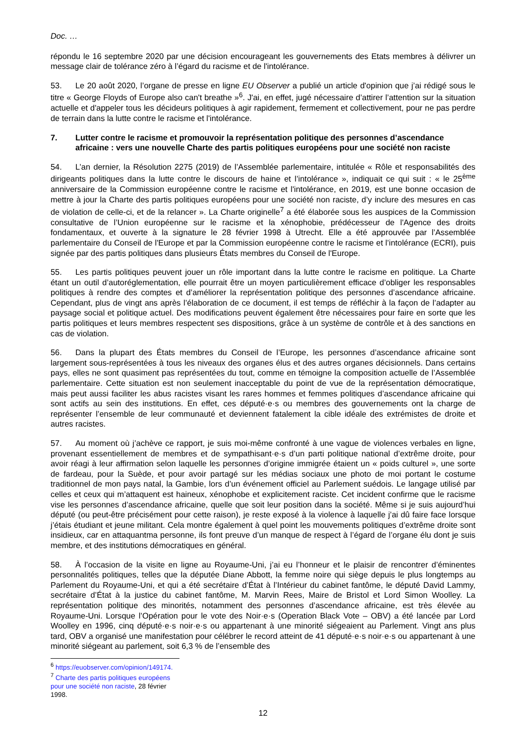Doc. …
répondu le 16 septembre 2020 par une décision encourageant les gouvernements des Etats membres à délivrer un message clair de tolérance zéro à l’égard du racisme et de l'intolérance.
53. Le 20 août 2020, l’organe de presse en ligne EU Observer a publié un article d'opinion que j’ai rédigé sous le titre « George Floyds of Europe also can't breathe »<sup>6</sup>. J'ai, en effet, jugé nécessaire d’attirer l’attention sur la situation actuelle et d'appeler tous les décideurs politiques à agir rapidement, fermement et collectivement, pour ne pas perdre de terrain dans la lutte contre le racisme et l'intolérance.
7. Lutter contre le racisme et promouvoir la représentation politique des personnes d’ascendance africaine : vers une nouvelle Charte des partis politiques européens pour une société non raciste
54. L’an dernier, la Résolution 2275 (2019) de l’Assemblée parlementaire, intitulée « Rôle et responsabilités des dirigeants politiques dans la lutte contre le discours de haine et l’intolérance », indiquait ce qui suit : « le 25<sup>ème</sup> anniversaire de la Commission européenne contre le racisme et l'intolérance, en 2019, est une bonne occasion de mettre à jour la Charte des partis politiques européens pour une société non raciste, d’y inclure des mesures en cas de violation de celle-ci, et de la relancer ». La Charte originelle<sup>7</sup> a été élaborée sous les auspices de la Commission consultative de l’Union européenne sur le racisme et la xénophobie, prédécesseur de l'Agence des droits fondamentaux, et ouverte à la signature le 28 février 1998 à Utrecht. Elle a été approuvée par l’Assemblée parlementaire du Conseil de l'Europe et par la Commission européenne contre le racisme et l’intolérance (ECRI), puis signée par des partis politiques dans plusieurs États membres du Conseil de l'Europe.
55. Les partis politiques peuvent jouer un rôle important dans la lutte contre le racisme en politique. La Charte étant un outil d’autoréglementation, elle pourrait être un moyen particulièrement efficace d’obliger les responsables politiques à rendre des comptes et d’améliorer la représentation politique des personnes d’ascendance africaine. Cependant, plus de vingt ans après l’élaboration de ce document, il est temps de réfléchir à la façon de l’adapter au paysage social et politique actuel. Des modifications peuvent également être nécessaires pour faire en sorte que les partis politiques et leurs membres respectent ses dispositions, grâce à un système de contrôle et à des sanctions en cas de violation.
56. Dans la plupart des États membres du Conseil de l’Europe, les personnes d’ascendance africaine sont largement sous-représentées à tous les niveaux des organes élus et des autres organes décisionnels. Dans certains pays, elles ne sont quasiment pas représentées du tout, comme en témoigne la composition actuelle de l’Assemblée parlementaire. Cette situation est non seulement inacceptable du point de vue de la représentation démocratique, mais peut aussi faciliter les abus racistes visant les rares hommes et femmes politiques d’ascendance africaine qui sont actifs au sein des institutions. En effet, ces député·e·s ou membres des gouvernements ont la charge de représenter l’ensemble de leur communauté et deviennent fatalement la cible idéale des extrémistes de droite et autres racistes.
57. Au moment où j’achève ce rapport, je suis moi-même confronté à une vague de violences verbales en ligne, provenant essentiellement de membres et de sympathisant·e·s d’un parti politique national d’extrême droite, pour avoir réagi à leur affirmation selon laquelle les personnes d’origine immigrée étaient un « poids culturel », une sorte de fardeau, pour la Suède, et pour avoir partagé sur les médias sociaux une photo de moi portant le costume traditionnel de mon pays natal, la Gambie, lors d’un événement officiel au Parlement suédois. Le langage utilisé par celles et ceux qui m’attaquent est haineux, xénophobe et explicitement raciste. Cet incident confirme que le racisme vise les personnes d’ascendance africaine, quelle que soit leur position dans la société. Même si je suis aujourd’hui député (ou peut-être précisément pour cette raison), je reste exposé à la violence à laquelle j’ai dû faire face lorsque j’étais étudiant et jeune militant. Cela montre également à quel point les mouvements politiques d’extrême droite sont insidieux, car en attaquantma personne, ils font preuve d’un manque de respect à l’égard de l’organe élu dont je suis membre, et des institutions démocratiques en général.
58. À l’occasion de la visite en ligne au Royaume-Uni, j’ai eu l’honneur et le plaisir de rencontrer d’éminentes personnalités politiques, telles que la députée Diane Abbott, la femme noire qui siège depuis le plus longtemps au Parlement du Royaume-Uni, et qui a été secrétaire d’État à l’Intérieur du cabinet fantôme, le député David Lammy, secrétaire d’État à la justice du cabinet fantôme, M. Marvin Rees, Maire de Bristol et Lord Simon Woolley. La représentation politique des minorités, notamment des personnes d’ascendance africaine, est très élevée au Royaume-Uni. Lorsque l’Opération pour le vote des Noir·e·s (Operation Black Vote – OBV) a été lancée par Lord Woolley en 1996, cinq député·e·s noir·e·s ou appartenant à une minorité siégeaient au Parlement. Vingt ans plus tard, OBV a organisé une manifestation pour célébrer le record atteint de 41 député·e·s noir·e·s ou appartenant à une minorité siégeant au parlement, soit 6,3 % de l’ensemble des
<sup>6</sup> https://euobserver.com/opinion/149174.
<sup>7</sup> Charte des partis politiques européens pour une société non raciste, 28 février 1998.
12